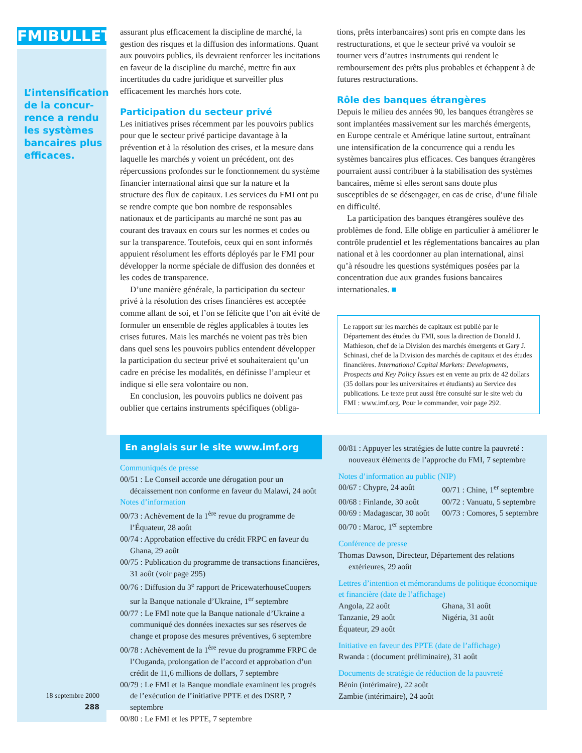FMIBULLETIN
L’intensification de la concur-rence a rendu les systèmes bancaires plus efficaces.
18 septembre 2000
288
assurant plus efficacement la discipline de marché, la gestion des risques et la diffusion des informations. Quant aux pouvoirs publics, ils devraient renforcer les incitations en faveur de la discipline du marché, mettre fin aux incertitudes du cadre juridique et surveiller plus efficacement les marchés hors cote.
Participation du secteur privé
Les initiatives prises récemment par les pouvoirs publics pour que le secteur privé participe davantage à la prévention et à la résolution des crises, et la mesure dans laquelle les marchés y voient un précédent, ont des répercussions profondes sur le fonctionnement du système financier international ainsi que sur la nature et la structure des flux de capitaux. Les services du FMI ont pu se rendre compte que bon nombre de responsables nationaux et de participants au marché ne sont pas au courant des travaux en cours sur les normes et codes ou sur la transparence. Toutefois, ceux qui en sont informés appuient résolument les efforts déployés par le FMI pour développer la norme spéciale de diffusion des données et les codes de transparence.
D’une manière générale, la participation du secteur privé à la résolution des crises financières est acceptée comme allant de soi, et l’on se félicite que l’on ait évité de formuler un ensemble de règles applicables à toutes les crises futures. Mais les marchés ne voient pas très bien dans quel sens les pouvoirs publics entendent développer la participation du secteur privé et souhaiteraient qu’un cadre en précise les modalités, en définisse l’ampleur et indique si elle sera volontaire ou non.
En conclusion, les pouvoirs publics ne doivent pas oublier que certains instruments spécifiques (obliga-
tions, prêts interbancaires) sont pris en compte dans les restructurations, et que le secteur privé va vouloir se tourner vers d’autres instruments qui rendent le remboursement des prêts plus probables et échappent à de futures restructurations.
Rôle des banques étrangères
Depuis le milieu des années 90, les banques étrangères se sont implantées massivement sur les marchés émergents, en Europe centrale et Amérique latine surtout, entraînant une intensification de la concurrence qui a rendu les systèmes bancaires plus efficaces. Ces banques étrangères pourraient aussi contribuer à la stabilisation des systèmes bancaires, même si elles seront sans doute plus susceptibles de se désengager, en cas de crise, d’une filiale en difficulté.
La participation des banques étrangères soulève des problèmes de fond. Elle oblige en particulier à améliorer le contrôle prudentiel et les réglementations bancaires au plan national et à les coordonner au plan international, ainsi qu’à résoudre les questions systémiques posées par la concentration due aux grandes fusions bancaires internationales. ■
Le rapport sur les marchés de capitaux est publié par le Département des études du FMI, sous la direction de Donald J. Mathieson, chef de la Division des marchés émergents et Gary J. Schinasi, chef de la Division des marchés de capitaux et des études financières. International Capital Markets: Developments, Prospects and Key Policy Issues est en vente au prix de 42 dollars (35 dollars pour les universitaires et étudiants) au Service des publications. Le texte peut aussi être consulté sur le site web du FMI : www.imf.org. Pour le commander, voir page 292.
En anglais sur le site www.imf.org
Communiqués de presse
00/51 : Le Conseil accorde une dérogation pour un décaissement non conforme en faveur du Malawi, 24 août
Notes d’information
00/73 : Achèvement de la 1<sup>ère</sup> revue du programme de l’Équateur, 28 août
00/74 : Approbation effective du crédit FRPC en faveur du Ghana, 29 août
00/75 : Publication du programme de transactions financières, 31 août (voir page 295)
00/76 : Diffusion du 3<sup>e</sup> rapport de PricewaterhouseCoopers sur la Banque nationale d’Ukraine, 1<sup>er</sup> septembre
00/77 : Le FMI note que la Banque nationale d’Ukraine a communiqué des données inexactes sur ses réserves de change et propose des mesures préventives, 6 septembre
00/78 : Achèvement de la 1<sup>ère</sup> revue du programme FRPC de l’Ouganda, prolongation de l’accord et approbation d’un crédit de 11,6 millions de dollars, 7 septembre
00/79 : Le FMI et la Banque mondiale examinent les progrès de l’exécution de l’initiative PPTE et des DSRP, 7 septembre
00/80 : Le FMI et les PPTE, 7 septembre
00/81 : Appuyer les stratégies de lutte contre la pauvreté : nouveaux éléments de l’approche du FMI, 7 septembre
Notes d’information au public (NIP)
00/67 : Chypre, 24 août 00/71 : Chine, 1<sup>er</sup> septembre 00/68 : Finlande, 30 août 00/72 : Vanuatu, 5 septembre 00/69 : Madagascar, 30 août 00/73 : Comores, 5 septembre 00/70 : Maroc, 1<sup>er</sup> septembre
Conférence de presse
Thomas Dawson, Directeur, Département des relations extérieures, 29 août
Lettres d’intention et mémorandums de politique économique et financière (date de l’affichage)
Angola, 22 août Ghana, 31 août Tanzanie, 29 août Nigéria, 31 août Équateur, 29 août
Initiative en faveur des PPTE (date de l’affichage)
Rwanda : (document préliminaire), 31 août
Documents de stratégie de réduction de la pauvreté
Bénin (intérimaire), 22 août
Zambie (intérimaire), 24 août